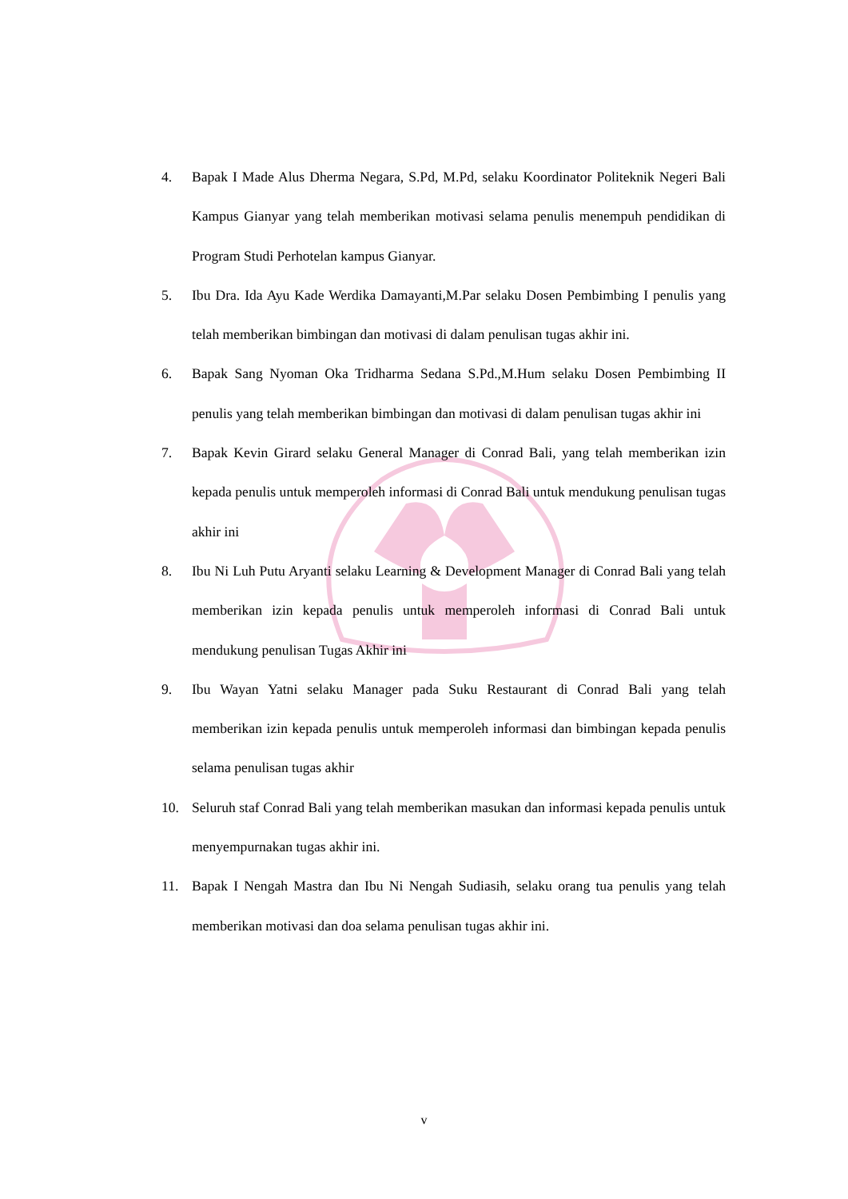4. Bapak I Made Alus Dherma Negara, S.Pd, M.Pd, selaku Koordinator Politeknik Negeri Bali Kampus Gianyar yang telah memberikan motivasi selama penulis menempuh pendidikan di Program Studi Perhotelan kampus Gianyar.
5. Ibu Dra. Ida Ayu Kade Werdika Damayanti,M.Par selaku Dosen Pembimbing I penulis yang telah memberikan bimbingan dan motivasi di dalam penulisan tugas akhir ini.
6. Bapak Sang Nyoman Oka Tridharma Sedana S.Pd.,M.Hum selaku Dosen Pembimbing II penulis yang telah memberikan bimbingan dan motivasi di dalam penulisan tugas akhir ini
7. Bapak Kevin Girard selaku General Manager di Conrad Bali, yang telah memberikan izin kepada penulis untuk memperoleh informasi di Conrad Bali untuk mendukung penulisan tugas akhir ini
8. Ibu Ni Luh Putu Aryanti selaku Learning & Development Manager di Conrad Bali yang telah memberikan izin kepada penulis untuk memperoleh informasi di Conrad Bali untuk mendukung penulisan Tugas Akhir ini
9. Ibu Wayan Yatni selaku Manager pada Suku Restaurant di Conrad Bali yang telah memberikan izin kepada penulis untuk memperoleh informasi dan bimbingan kepada penulis selama penulisan tugas akhir
10. Seluruh staf Conrad Bali yang telah memberikan masukan dan informasi kepada penulis untuk menyempurnakan tugas akhir ini.
11. Bapak I Nengah Mastra dan Ibu Ni Nengah Sudiasih, selaku orang tua penulis yang telah memberikan motivasi dan doa selama penulisan tugas akhir ini.
v